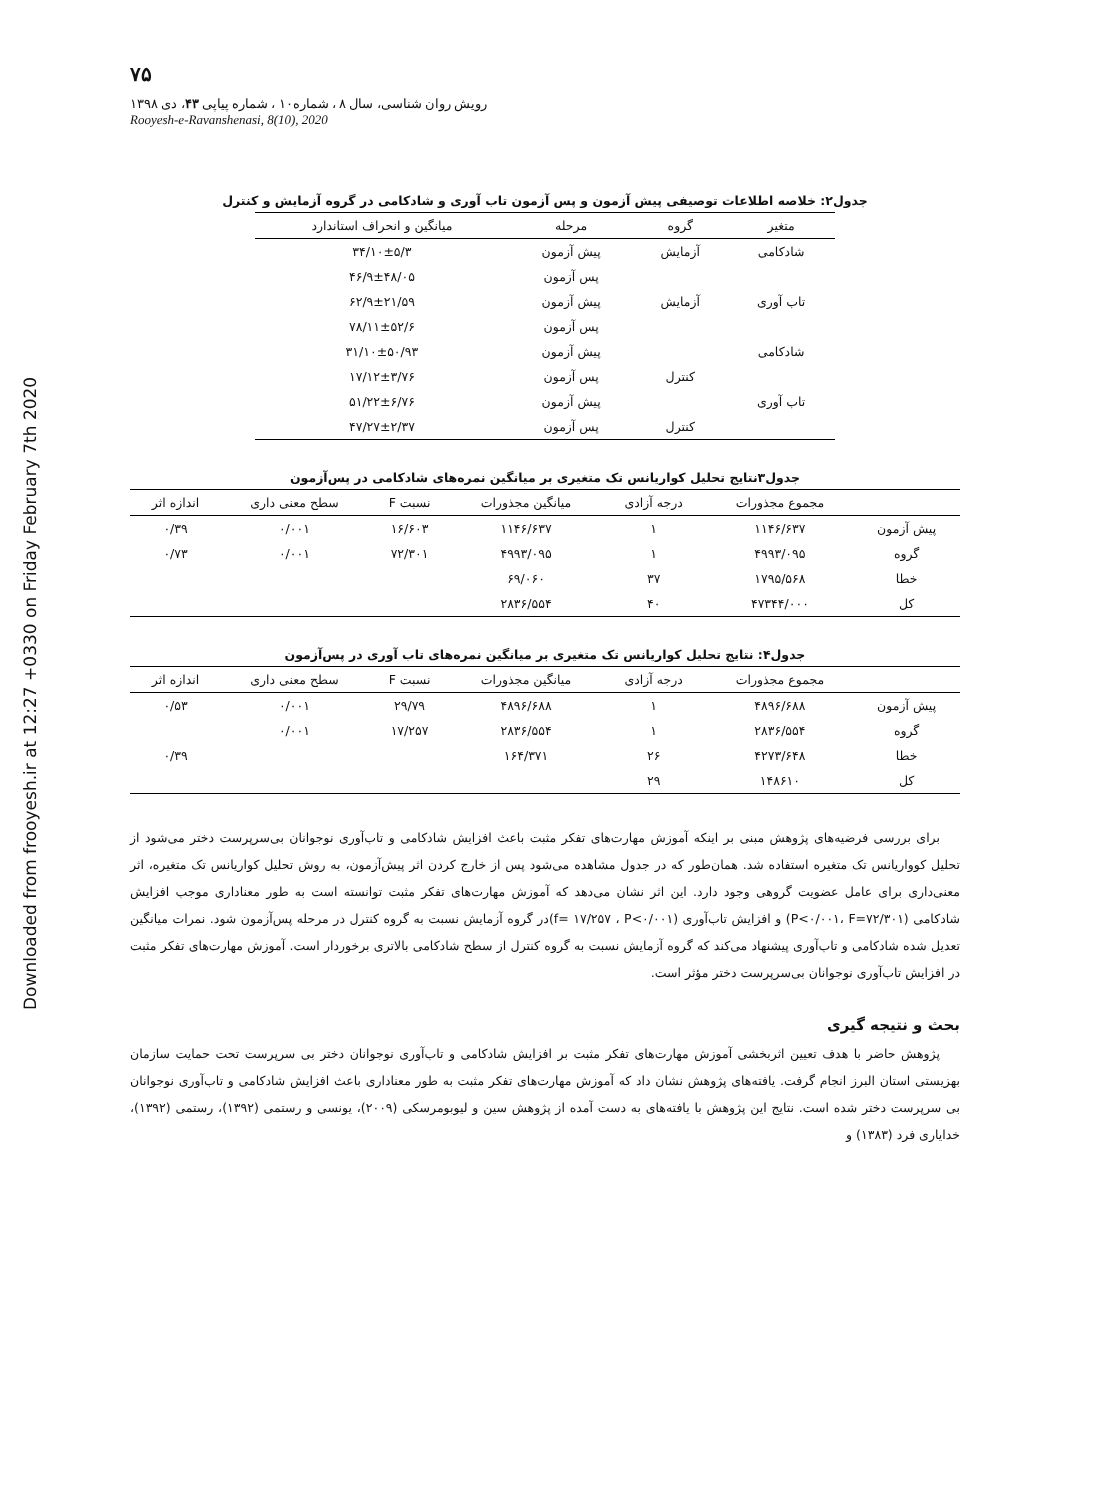Downloaded from frooyesh.ir at 12:27 +0330 on Friday February 7th 2020
۷۵
رویش روان شناسی، سال ۸ ، شماره۱۰ ، شماره پیاپی ۴۳، دی ۱۳۹۸
Rooyesh-e-Ravanshenasi, 8(10), 2020
جدول۲: خلاصه اطلاعات توصیفی پیش آزمون و پس آزمون تاب آوری و شادکامی در گروه آزمایش و کنترل
| متغیر | گروه | مرحله | میانگین و انحراف استاندارد |
| --- | --- | --- | --- |
| شادکامی | آزمایش | پیش آزمون | ۳۴/۱۰±۵/۳ |
| | | پس آزمون | ۴۶/۹±۴۸/۰۵ |
| تاب آوری | آزمایش | پیش آزمون | ۶۲/۹±۲۱/۵۹ |
| | | پس آزمون | ۷۸/۱۱±۵۲/۶ |
| شادکامی | | پیش آزمون | ۳۱/۱۰±۵۰/۹۳ |
| | کنترل | پس آزمون | ۱۷/۱۲±۳/۷۶ |
| تاب آوری | | پیش آزمون | ۵۱/۲۲±۶/۷۶ |
| | کنترل | پس آزمون | ۴۷/۲۷±۲/۳۷ |
جدول۳نتایج تحلیل کواریانس تک متغیری بر میانگین نمره‌های شادکامی در پس‌آزمون
| | مجموع مجذورات | درجه آزادی | میانگین مجذورات | نسبت F | سطح معنی داری | اندازه اثر |
| --- | --- | --- | --- | --- | --- | --- |
| پیش آزمون | ۱۱۴۶/۶۳۷ | ۱ | ۱۱۴۶/۶۳۷ | ۱۶/۶۰۳ | ۰/۰۰۱ | ۰/۳۹ |
| گروه | ۴۹۹۳/۰۹۵ | ۱ | ۴۹۹۳/۰۹۵ | ۷۲/۳۰۱ | ۰/۰۰۱ | ۰/۷۳ |
| خطا | ۱۷۹۵/۵۶۸ | ۳۷ | ۶۹/۰۶۰ | | | |
| کل | ۴۷۳۴۴/۰۰۰ | ۴۰ | ۲۸۳۶/۵۵۴ | | | |
جدول۴: نتایج تحلیل کواریانس تک متغیری بر میانگین نمره‌های تاب آوری در پس‌آزمون
| | مجموع مجذورات | درجه آزادی | میانگین مجذورات | نسبت F | سطح معنی داری | اندازه اثر |
| --- | --- | --- | --- | --- | --- | --- |
| پیش آزمون | ۴۸۹۶/۶۸۸ | ۱ | ۴۸۹۶/۶۸۸ | ۲۹/۷۹ | ۰/۰۰۱ | ۰/۵۳ |
| گروه | ۲۸۳۶/۵۵۴ | ۱ | ۲۸۳۶/۵۵۴ | ۱۷/۲۵۷ | ۰/۰۰۱ | |
| خطا | ۴۲۷۳/۶۴۸ | ۲۶ | ۱۶۴/۳۷۱ | | | ۰/۳۹ |
| کل | ۱۴۸۶۱۰ | ۲۹ | | | | |
برای بررسی فرضیه‌های پژوهش مبنی بر اینکه آموزش مهارت‌های تفکر مثبت باعث افزایش شادکامی و تاب‌آوری نوجوانان بی‌سرپرست دختر می‌شود از تحلیل کوواریانس تک متغیره استفاده شد. همان‌طور که در جدول مشاهده می‌شود پس از خارج کردن اثر پیش‌آزمون، به روش تحلیل کواریانس تک متغیره، اثر معنی‌داری برای عامل عضویت گروهی وجود دارد. این اثر نشان می‌دهد که آموزش مهارت‌های تفکر مثبت توانسته است به طور معناداری موجب افزایش شادکامی (P<۰/۰۰۱، F=۷۲/۳۰۱) و افزایش تاب‌آوری (f= ۱۷/۲۵۷ ، P<۰/۰۰۱)در گروه آزمایش نسبت به گروه کنترل در مرحله پس‌آزمون شود. نمرات میانگین تعدیل شده شادکامی و تاب‌آوری پیشنهاد می‌کند که گروه آزمایش نسبت به گروه کنترل از سطح شادکامی بالاتری برخوردار است. آموزش مهارت‌های تفکر مثبت در افزایش تاب‌آوری نوجوانان بی‌سرپرست دختر مؤثر است.
بحث و نتیجه گیری
پژوهش حاضر با هدف تعیین اثربخشی آموزش مهارت‌های تفکر مثبت بر افزایش شادکامی و تاب‌آوری نوجوانان دختر بی سرپرست تحت حمایت سازمان بهزیستی استان البرز انجام گرفت. یافته‌های پژوهش نشان داد که آموزش مهارت‌های تفکر مثبت به طور معناداری باعث افزایش شادکامی و تاب‌آوری نوجوانان بی سرپرست دختر شده است. نتایج این پژوهش با یافته‌های به دست آمده از پژوهش سین و لیوبومرسکی (۲۰۰۹)، یونسی و رستمی (۱۳۹۲)، رستمی (۱۳۹۲)، خدایاری فرد (۱۳۸۳) و